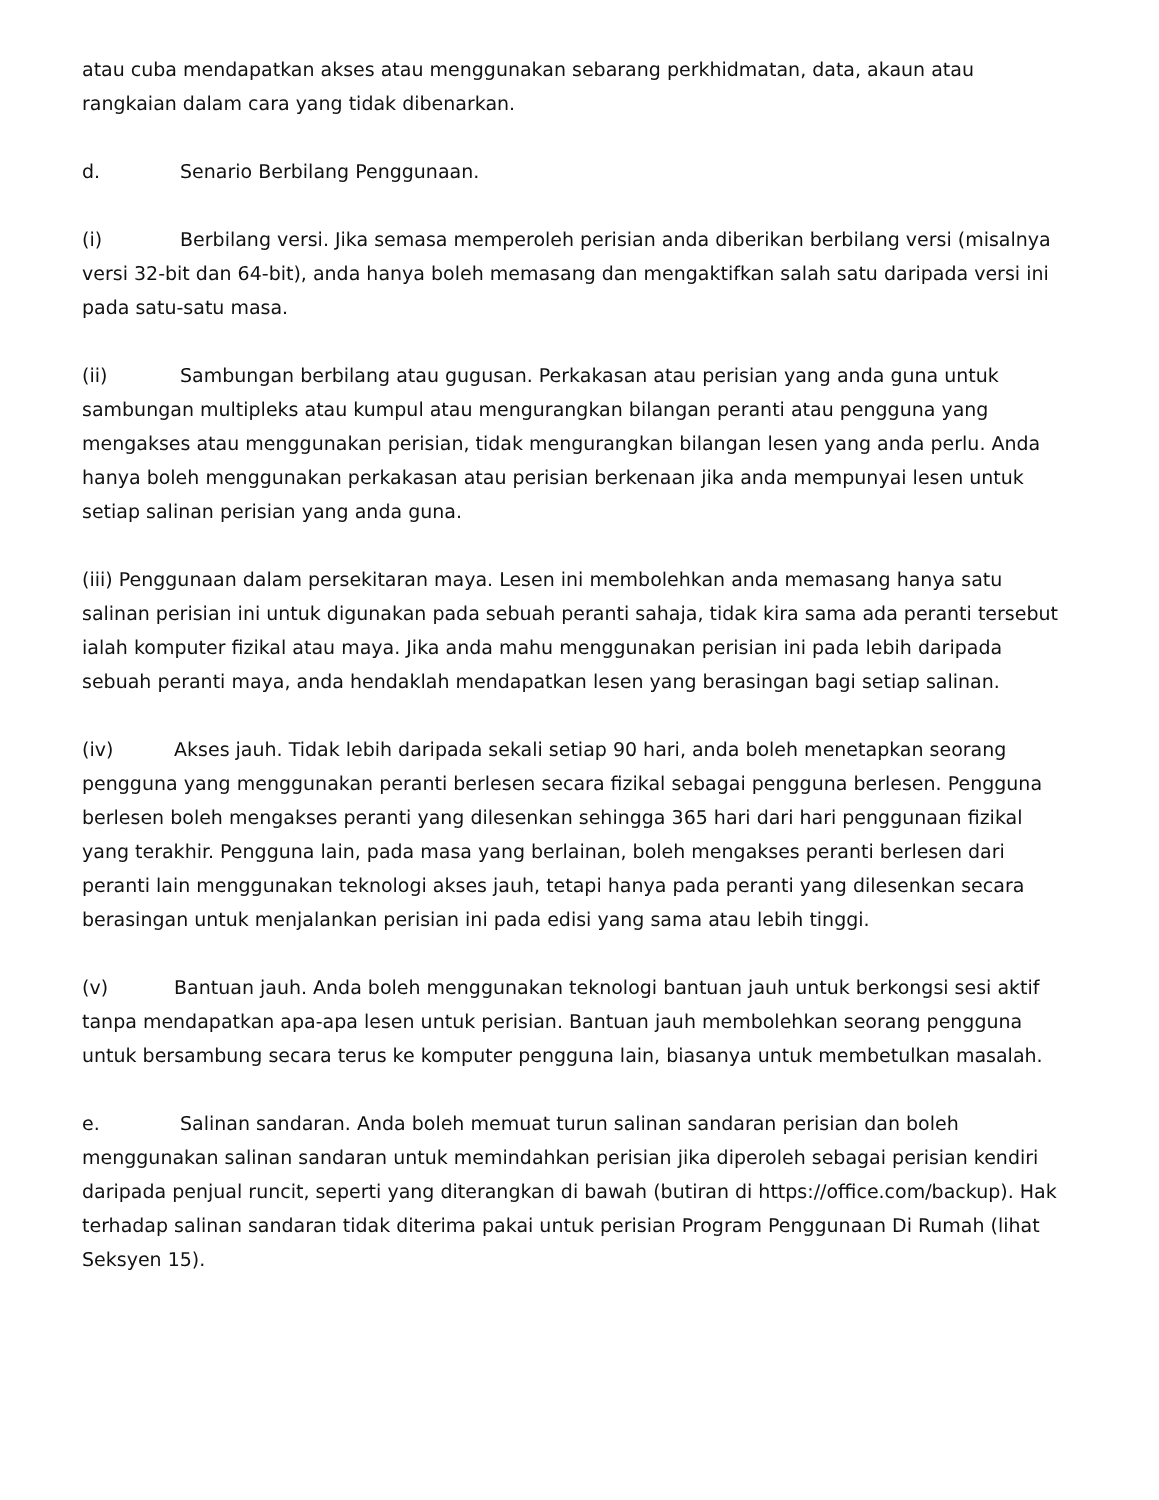atau cuba mendapatkan akses atau menggunakan sebarang perkhidmatan, data, akaun atau rangkaian dalam cara yang tidak dibenarkan.
d. Senario Berbilang Penggunaan.
(i) Berbilang versi. Jika semasa memperoleh perisian anda diberikan berbilang versi (misalnya versi 32-bit dan 64-bit), anda hanya boleh memasang dan mengaktifkan salah satu daripada versi ini pada satu-satu masa.
(ii) Sambungan berbilang atau gugusan. Perkakasan atau perisian yang anda guna untuk sambungan multipleks atau kumpul atau mengurangkan bilangan peranti atau pengguna yang mengakses atau menggunakan perisian, tidak mengurangkan bilangan lesen yang anda perlu. Anda hanya boleh menggunakan perkakasan atau perisian berkenaan jika anda mempunyai lesen untuk setiap salinan perisian yang anda guna.
(iii) Penggunaan dalam persekitaran maya. Lesen ini membolehkan anda memasang hanya satu salinan perisian ini untuk digunakan pada sebuah peranti sahaja, tidak kira sama ada peranti tersebut ialah komputer fizikal atau maya. Jika anda mahu menggunakan perisian ini pada lebih daripada sebuah peranti maya, anda hendaklah mendapatkan lesen yang berasingan bagi setiap salinan.
(iv) Akses jauh. Tidak lebih daripada sekali setiap 90 hari, anda boleh menetapkan seorang pengguna yang menggunakan peranti berlesen secara fizikal sebagai pengguna berlesen. Pengguna berlesen boleh mengakses peranti yang dilesenkan sehingga 365 hari dari hari penggunaan fizikal yang terakhir. Pengguna lain, pada masa yang berlainan, boleh mengakses peranti berlesen dari peranti lain menggunakan teknologi akses jauh, tetapi hanya pada peranti yang dilesenkan secara berasingan untuk menjalankan perisian ini pada edisi yang sama atau lebih tinggi.
(v) Bantuan jauh. Anda boleh menggunakan teknologi bantuan jauh untuk berkongsi sesi aktif tanpa mendapatkan apa-apa lesen untuk perisian. Bantuan jauh membolehkan seorang pengguna untuk bersambung secara terus ke komputer pengguna lain, biasanya untuk membetulkan masalah.
e. Salinan sandaran. Anda boleh memuat turun salinan sandaran perisian dan boleh menggunakan salinan sandaran untuk memindahkan perisian jika diperoleh sebagai perisian kendiri daripada penjual runcit, seperti yang diterangkan di bawah (butiran di https://office.com/backup). Hak terhadap salinan sandaran tidak diterima pakai untuk perisian Program Penggunaan Di Rumah (lihat Seksyen 15).